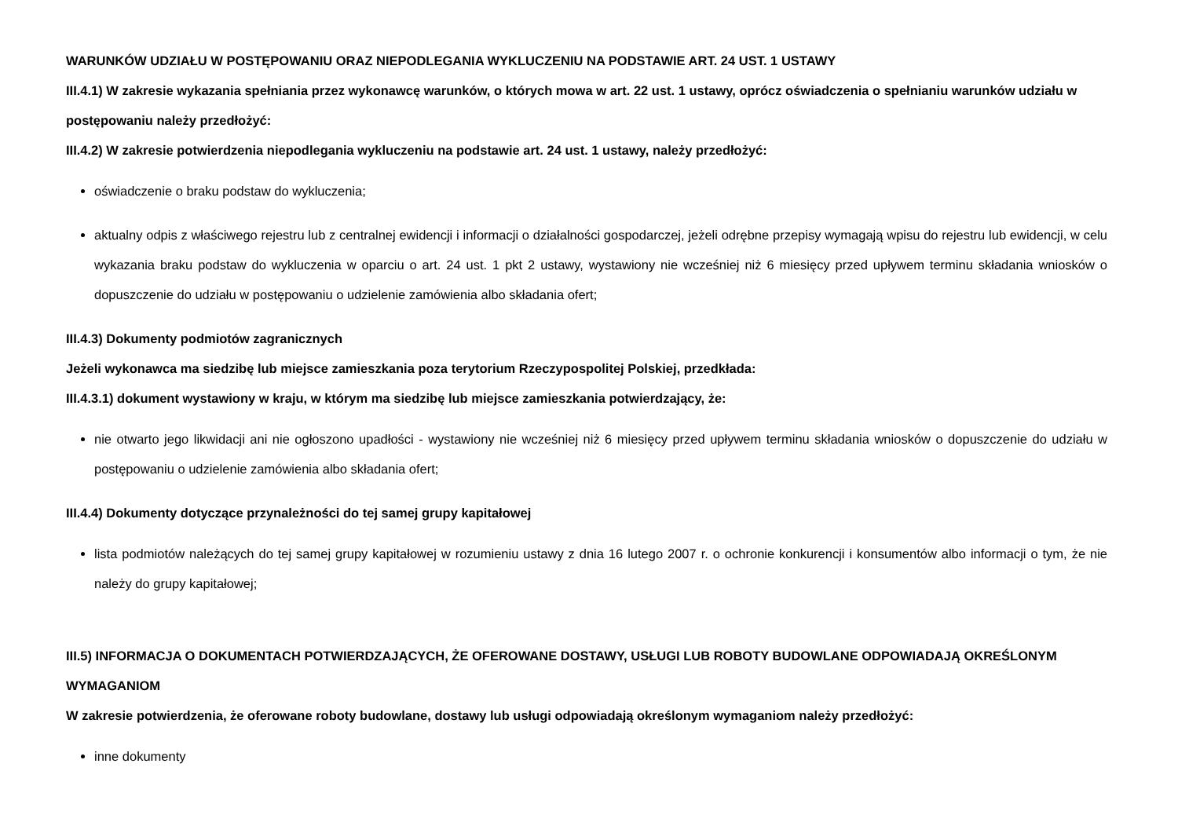WARUNKÓW UDZIAŁU W POSTĘPOWANIU ORAZ NIEPODLEGANIA WYKLUCZENIU NA PODSTAWIE ART. 24 UST. 1 USTAWY
III.4.1) W zakresie wykazania spełniania przez wykonawcę warunków, o których mowa w art. 22 ust. 1 ustawy, oprócz oświadczenia o spełnianiu warunków udziału w postępowaniu należy przedłożyć:
III.4.2) W zakresie potwierdzenia niepodlegania wykluczeniu na podstawie art. 24 ust. 1 ustawy, należy przedłożyć:
oświadczenie o braku podstaw do wykluczenia;
aktualny odpis z właściwego rejestru lub z centralnej ewidencji i informacji o działalności gospodarczej, jeżeli odrębne przepisy wymagają wpisu do rejestru lub ewidencji, w celu wykazania braku podstaw do wykluczenia w oparciu o art. 24 ust. 1 pkt 2 ustawy, wystawiony nie wcześniej niż 6 miesięcy przed upływem terminu składania wniosków o dopuszczenie do udziału w postępowaniu o udzielenie zamówienia albo składania ofert;
III.4.3) Dokumenty podmiotów zagranicznych
Jeżeli wykonawca ma siedzibę lub miejsce zamieszkania poza terytorium Rzeczypospolitej Polskiej, przedkłada:
III.4.3.1) dokument wystawiony w kraju, w którym ma siedzibę lub miejsce zamieszkania potwierdzający, że:
nie otwarto jego likwidacji ani nie ogłoszono upadłości - wystawiony nie wcześniej niż 6 miesięcy przed upływem terminu składania wniosków o dopuszczenie do udziału w postępowaniu o udzielenie zamówienia albo składania ofert;
III.4.4) Dokumenty dotyczące przynależności do tej samej grupy kapitałowej
lista podmiotów należących do tej samej grupy kapitałowej w rozumieniu ustawy z dnia 16 lutego 2007 r. o ochronie konkurencji i konsumentów albo informacji o tym, że nie należy do grupy kapitałowej;
III.5) INFORMACJA O DOKUMENTACH POTWIERDZAJĄCYCH, ŻE OFEROWANE DOSTAWY, USŁUGI LUB ROBOTY BUDOWLANE ODPOWIADAJĄ OKREŚLONYM WYMAGANIOM
W zakresie potwierdzenia, że oferowane roboty budowlane, dostawy lub usługi odpowiadają określonym wymaganiom należy przedłożyć:
inne dokumenty